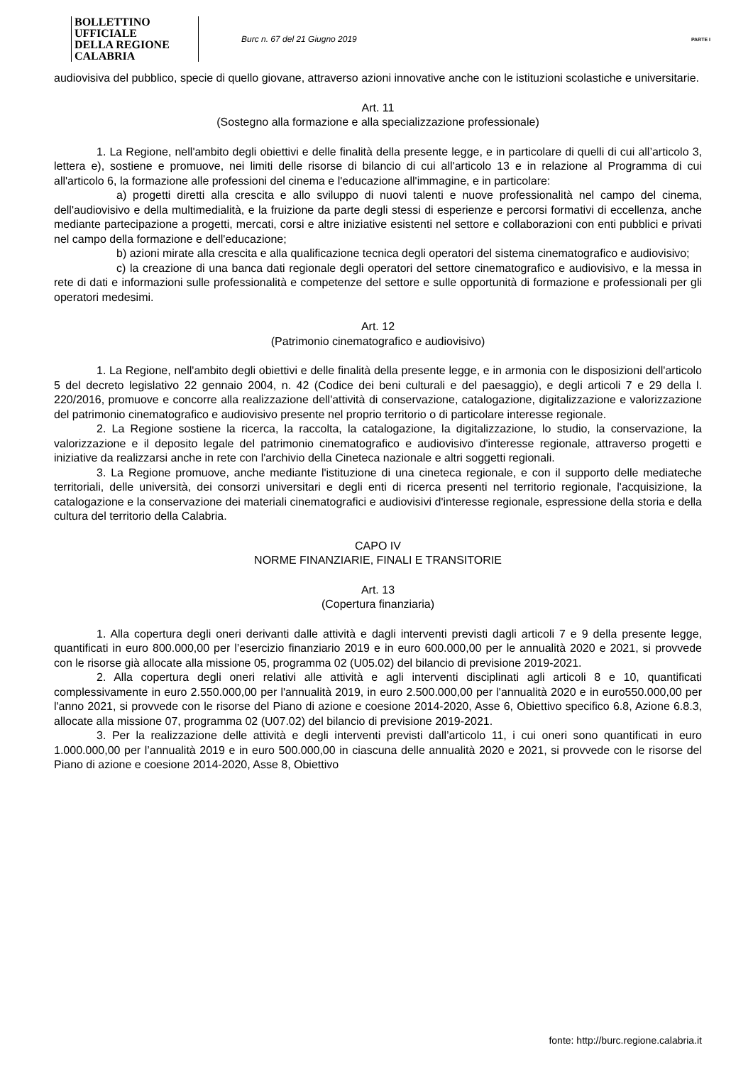BOLLETTINO UFFICIALE
DELLA REGIONE CALABRIA
Burc n. 67 del 21 Giugno 2019
PARTE I
audiovisiva del pubblico, specie di quello giovane, attraverso azioni innovative anche con le istituzioni scolastiche e universitarie.
Art. 11
(Sostegno alla formazione e alla specializzazione professionale)
1. La Regione, nell'ambito degli obiettivi e delle finalità della presente legge, e in particolare di quelli di cui all’articolo 3, lettera e), sostiene e promuove, nei limiti delle risorse di bilancio di cui all'articolo 13 e in relazione al Programma di cui all'articolo 6, la formazione alle professioni del cinema e l'educazione all'immagine, e in particolare:
a) progetti diretti alla crescita e allo sviluppo di nuovi talenti e nuove professionalità nel campo del cinema, dell'audiovisivo e della multimedialità, e la fruizione da parte degli stessi di esperienze e percorsi formativi di eccellenza, anche mediante partecipazione a progetti, mercati, corsi e altre iniziative esistenti nel settore e collaborazioni con enti pubblici e privati nel campo della formazione e dell'educazione;
b) azioni mirate alla crescita e alla qualificazione tecnica degli operatori del sistema cinematografico e audiovisivo;
c) la creazione di una banca dati regionale degli operatori del settore cinematografico e audiovisivo, e la messa in rete di dati e informazioni sulle professionalità e competenze del settore e sulle opportunità di formazione e professionali per gli operatori medesimi.
Art. 12
(Patrimonio cinematografico e audiovisivo)
1. La Regione, nell'ambito degli obiettivi e delle finalità della presente legge, e in armonia con le disposizioni dell'articolo 5 del decreto legislativo 22 gennaio 2004, n. 42 (Codice dei beni culturali e del paesaggio), e degli articoli 7 e 29 della l. 220/2016, promuove e concorre alla realizzazione dell'attività di conservazione, catalogazione, digitalizzazione e valorizzazione del patrimonio cinematografico e audiovisivo presente nel proprio territorio o di particolare interesse regionale.
2. La Regione sostiene la ricerca, la raccolta, la catalogazione, la digitalizzazione, lo studio, la conservazione, la valorizzazione e il deposito legale del patrimonio cinematografico e audiovisivo d'interesse regionale, attraverso progetti e iniziative da realizzarsi anche in rete con l'archivio della Cineteca nazionale e altri soggetti regionali.
3. La Regione promuove, anche mediante l'istituzione di una cineteca regionale, e con il supporto delle mediateche territoriali, delle università, dei consorzi universitari e degli enti di ricerca presenti nel territorio regionale, l'acquisizione, la catalogazione e la conservazione dei materiali cinematografici e audiovisivi d'interesse regionale, espressione della storia e della cultura del territorio della Calabria.
CAPO IV
NORME FINANZIARIE, FINALI E TRANSITORIE
Art. 13
(Copertura finanziaria)
1. Alla copertura degli oneri derivanti dalle attività e dagli interventi previsti dagli articoli 7 e 9 della presente legge, quantificati in euro 800.000,00 per l’esercizio finanziario 2019 e in euro 600.000,00 per le annualità 2020 e 2021, si provvede con le risorse già allocate alla missione 05, programma 02 (U05.02) del bilancio di previsione 2019-2021.
2. Alla copertura degli oneri relativi alle attività e agli interventi disciplinati agli articoli 8 e 10, quantificati complessivamente in euro 2.550.000,00 per l'annualità 2019, in euro 2.500.000,00 per l'annualità 2020 e in euro550.000,00 per l'anno 2021, si provvede con le risorse del Piano di azione e coesione 2014-2020, Asse 6, Obiettivo specifico 6.8, Azione 6.8.3, allocate alla missione 07, programma 02 (U07.02) del bilancio di previsione 2019-2021.
3. Per la realizzazione delle attività e degli interventi previsti dall’articolo 11, i cui oneri sono quantificati in euro 1.000.000,00 per l’annualità 2019 e in euro 500.000,00 in ciascuna delle annualità 2020 e 2021, si provvede con le risorse del Piano di azione e coesione 2014-2020, Asse 8, Obiettivo
fonte: http://burc.regione.calabria.it